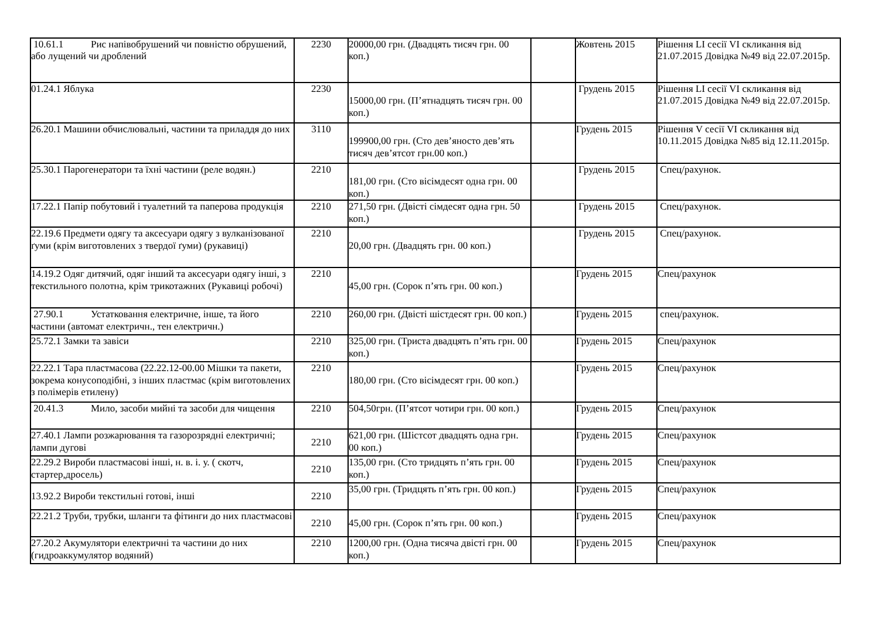| 10.61.1 Рис напівобрушений чи повністю обрушений, або лущений чи дроблений | 2230 | 20000,00 грн. (Двадцять тисяч грн. 00 коп.) | | Жовтень 2015 | Рішення LI сесії VI скликання від 21.07.2015 Довідка №49 від 22.07.2015р. |
| 01.24.1 Яблука | 2230 | 15000,00 грн. (П’ятнадцять тисяч грн. 00 коп.) | | Грудень 2015 | Рішення LI сесії VI скликання від 21.07.2015 Довідка №49 від 22.07.2015р. |
| 26.20.1 Машини обчислювальні, частини та приладдя до них | 3110 | 199900,00 грн. (Сто дев’яносто дев’ять тисяч дев’ятсот грн.00 коп.) | | Грудень 2015 | Рішення V сесії VI скликання від 10.11.2015 Довідка №85 від 12.11.2015р. |
| 25.30.1 Парогенератори та їхні частини (реле водян.) | 2210 | 181,00 грн. (Сто вісімдесят одна грн. 00 коп.) | | Грудень 2015 | Спец/рахунок. |
| 17.22.1 Папір побутовий і туалетний та паперова продукція | 2210 | 271,50 грн. (Двісті сімдесят одна грн. 50 коп.) | | Грудень 2015 | Спец/рахунок. |
| 22.19.6 Предмети одягу та аксесуари одягу з вулканізованої ґуми (крім виготовлених з твердої ґуми) (рукавиці) | 2210 | 20,00 грн. (Двадцять грн. 00 коп.) | | Грудень 2015 | Спец/рахунок. |
| 14.19.2 Одяг дитячий, одяг інший та аксесуари одягу інші, з текстильного полотна, крім трикотажних (Рукавиці робочі) | 2210 | 45,00 грн. (Сорок п’ять грн. 00 коп.) | | Грудень 2015 | Спец/рахунок |
| 27.90.1 Устатковання електричне, інше, та його частини (автомат електричн., тен електричн.) | 2210 | 260,00 грн. (Двісті шістдесят грн. 00 коп.) | | Грудень 2015 | спец/рахунок. |
| 25.72.1 Замки та завіси | 2210 | 325,00 грн. (Триста двадцять п’ять грн. 00 коп.) | | Грудень 2015 | Спец/рахунок |
| 22.22.1 Тара пластмасова (22.22.12-00.00 Мішки та пакети, зокрема конусоподібні, з інших пластмас (крім виготовлених з полімерів етилену) | 2210 | 180,00 грн. (Сто вісімдесят грн. 00 коп.) | | Грудень 2015 | Спец/рахунок |
| 20.41.3 Мило, засоби мийні та засоби для чищення | 2210 | 504,50грн. (П’ятсот чотири грн. 00 коп.) | | Грудень 2015 | Спец/рахунок |
| 27.40.1 Лампи розжарювання та газорозрядні електричні; лампи дугові | 2210 | 621,00 грн. (Шістсот двадцять одна грн. 00 коп.) | | Грудень 2015 | Спец/рахунок |
| 22.29.2 Вироби пластмасові інші, н. в. і. у. ( скотч, стартер,дросель) | 2210 | 135,00 грн. (Сто тридцять п’ять грн. 00 коп.) | | Грудень 2015 | Спец/рахунок |
| 13.92.2 Вироби текстильні готові, інші | 2210 | 35,00 грн. (Тридцять п’ять грн. 00 коп.) | | Грудень 2015 | Спец/рахунок |
| 22.21.2 Труби, трубки, шланги та фітинги до них пластмасові | 2210 | 45,00 грн. (Сорок п’ять грн. 00 коп.) | | Грудень 2015 | Спец/рахунок |
| 27.20.2 Акумулятори електричні та частини до них (гидроаккумулятор водяний) | 2210 | 1200,00 грн. (Одна тисяча двісті грн. 00 коп.) | | Грудень 2015 | Спец/рахунок |